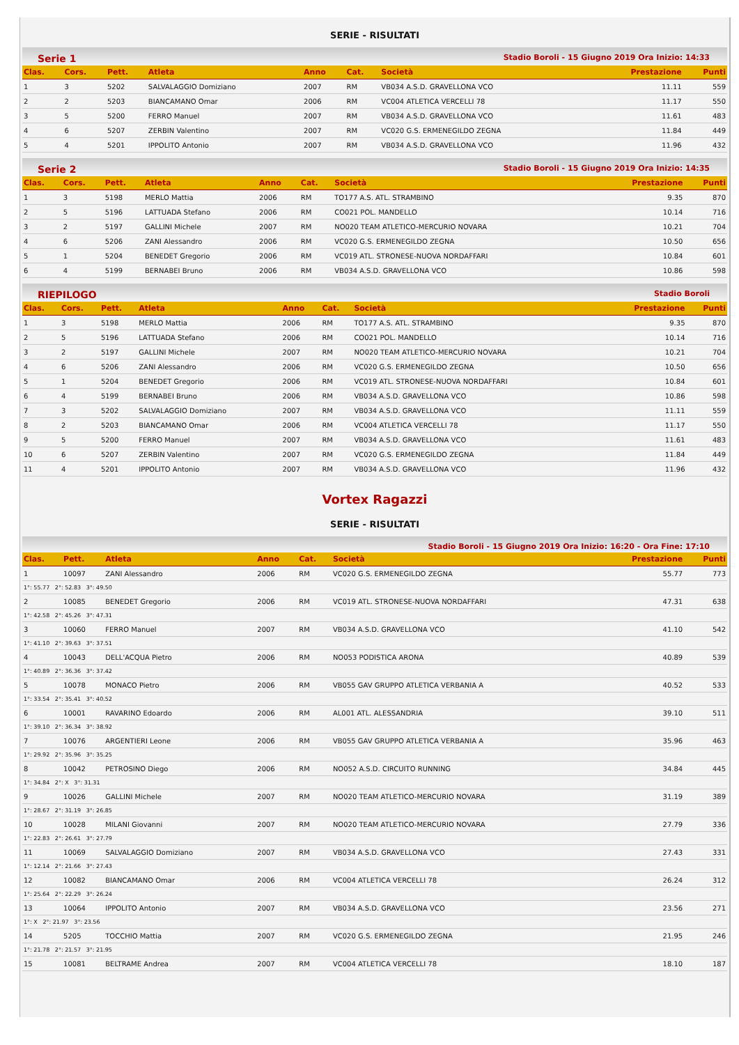SERIE - RISULTATI
Serie 1 Stadio Boroli - 15 Giugno 2019 Ora Inizio: 14:33
| Clas. | Cors. | Pett. | Atleta | Anno | Cat. | Società | Prestazione | Punti |
| --- | --- | --- | --- | --- | --- | --- | --- | --- |
| 1 | 3 | 5202 | SALVALAGGIO Domiziano | 2007 | RM | VB034 A.S.D. GRAVELLONA VCO | 11.11 | 559 |
| 2 | 2 | 5203 | BIANCAMANO Omar | 2006 | RM | VC004 ATLETICA VERCELLI 78 | 11.17 | 550 |
| 3 | 5 | 5200 | FERRO Manuel | 2007 | RM | VB034 A.S.D. GRAVELLONA VCO | 11.61 | 483 |
| 4 | 6 | 5207 | ZERBIN Valentino | 2007 | RM | VC020 G.S. ERMENEGILDO ZEGNA | 11.84 | 449 |
| 5 | 4 | 5201 | IPPOLITO Antonio | 2007 | RM | VB034 A.S.D. GRAVELLONA VCO | 11.96 | 432 |
Serie 2 Stadio Boroli - 15 Giugno 2019 Ora Inizio: 14:35
| Clas. | Cors. | Pett. | Atleta | Anno | Cat. | Società | Prestazione | Punti |
| --- | --- | --- | --- | --- | --- | --- | --- | --- |
| 1 | 3 | 5198 | MERLO Mattia | 2006 | RM | TO177 A.S. ATL. STRAMBINO | 9.35 | 870 |
| 2 | 5 | 5196 | LATTUADA Stefano | 2006 | RM | CO021 POL. MANDELLO | 10.14 | 716 |
| 3 | 2 | 5197 | GALLINI Michele | 2007 | RM | NO020 TEAM ATLETICO-MERCURIO NOVARA | 10.21 | 704 |
| 4 | 6 | 5206 | ZANI Alessandro | 2006 | RM | VC020 G.S. ERMENEGILDO ZEGNA | 10.50 | 656 |
| 5 | 1 | 5204 | BENEDET Gregorio | 2006 | RM | VC019 ATL. STRONESE-NUOVA NORDAFFARI | 10.84 | 601 |
| 6 | 4 | 5199 | BERNABEI Bruno | 2006 | RM | VB034 A.S.D. GRAVELLONA VCO | 10.86 | 598 |
RIEPILOGO Stadio Boroli
| Clas. | Cors. | Pett. | Atleta | Anno | Cat. | Società | Prestazione | Punti |
| --- | --- | --- | --- | --- | --- | --- | --- | --- |
| 1 | 3 | 5198 | MERLO Mattia | 2006 | RM | TO177 A.S. ATL. STRAMBINO | 9.35 | 870 |
| 2 | 5 | 5196 | LATTUADA Stefano | 2006 | RM | CO021 POL. MANDELLO | 10.14 | 716 |
| 3 | 2 | 5197 | GALLINI Michele | 2007 | RM | NO020 TEAM ATLETICO-MERCURIO NOVARA | 10.21 | 704 |
| 4 | 6 | 5206 | ZANI Alessandro | 2006 | RM | VC020 G.S. ERMENEGILDO ZEGNA | 10.50 | 656 |
| 5 | 1 | 5204 | BENEDET Gregorio | 2006 | RM | VC019 ATL. STRONESE-NUOVA NORDAFFARI | 10.84 | 601 |
| 6 | 4 | 5199 | BERNABEI Bruno | 2006 | RM | VB034 A.S.D. GRAVELLONA VCO | 10.86 | 598 |
| 7 | 3 | 5202 | SALVALAGGIO Domiziano | 2007 | RM | VB034 A.S.D. GRAVELLONA VCO | 11.11 | 559 |
| 8 | 2 | 5203 | BIANCAMANO Omar | 2006 | RM | VC004 ATLETICA VERCELLI 78 | 11.17 | 550 |
| 9 | 5 | 5200 | FERRO Manuel | 2007 | RM | VB034 A.S.D. GRAVELLONA VCO | 11.61 | 483 |
| 10 | 6 | 5207 | ZERBIN Valentino | 2007 | RM | VC020 G.S. ERMENEGILDO ZEGNA | 11.84 | 449 |
| 11 | 4 | 5201 | IPPOLITO Antonio | 2007 | RM | VB034 A.S.D. GRAVELLONA VCO | 11.96 | 432 |
Vortex Ragazzi
SERIE - RISULTATI
Stadio Boroli - 15 Giugno 2019 Ora Inizio: 16:20 - Ora Fine: 17:10
| Clas. | Pett. | Atleta | Anno | Cat. | Società | Prestazione | Punti |
| --- | --- | --- | --- | --- | --- | --- | --- |
| 1 | 10097 | ZANI Alessandro | 2006 | RM | VC020 G.S. ERMENEGILDO ZEGNA | 55.77 | 773 |
| 1°: 55.77 2°: 52.83 3°: 49.50 | | | | | | | |
| 2 | 10085 | BENEDET Gregorio | 2006 | RM | VC019 ATL. STRONESE-NUOVA NORDAFFARI | 47.31 | 638 |
| 1°: 42.58 2°: 45.26 3°: 47.31 | | | | | | | |
| 3 | 10060 | FERRO Manuel | 2007 | RM | VB034 A.S.D. GRAVELLONA VCO | 41.10 | 542 |
| 1°: 41.10 2°: 39.63 3°: 37.51 | | | | | | | |
| 4 | 10043 | DELL'ACQUA Pietro | 2006 | RM | NO053 PODISTICA ARONA | 40.89 | 539 |
| 1°: 40.89 2°: 36.36 3°: 37.42 | | | | | | | |
| 5 | 10078 | MONACO Pietro | 2006 | RM | VB055 GAV GRUPPO ATLETICA VERBANIA A | 40.52 | 533 |
| 1°: 33.54 2°: 35.41 3°: 40.52 | | | | | | | |
| 6 | 10001 | RAVARINO Edoardo | 2006 | RM | AL001 ATL. ALESSANDRIA | 39.10 | 511 |
| 1°: 39.10 2°: 36.34 3°: 38.92 | | | | | | | |
| 7 | 10076 | ARGENTIERI Leone | 2006 | RM | VB055 GAV GRUPPO ATLETICA VERBANIA A | 35.96 | 463 |
| 1°: 29.92 2°: 35.96 3°: 35.25 | | | | | | | |
| 8 | 10042 | PETROSINO Diego | 2006 | RM | NO052 A.S.D. CIRCUITO RUNNING | 34.84 | 445 |
| 1°: 34.84 2°: X 3°: 31.31 | | | | | | | |
| 9 | 10026 | GALLINI Michele | 2007 | RM | NO020 TEAM ATLETICO-MERCURIO NOVARA | 31.19 | 389 |
| 1°: 28.67 2°: 31.19 3°: 26.85 | | | | | | | |
| 10 | 10028 | MILANI Giovanni | 2007 | RM | NO020 TEAM ATLETICO-MERCURIO NOVARA | 27.79 | 336 |
| 1°: 22.83 2°: 26.61 3°: 27.79 | | | | | | | |
| 11 | 10069 | SALVALAGGIO Domiziano | 2007 | RM | VB034 A.S.D. GRAVELLONA VCO | 27.43 | 331 |
| 1°: 12.14 2°: 21.66 3°: 27.43 | | | | | | | |
| 12 | 10082 | BIANCAMANO Omar | 2006 | RM | VC004 ATLETICA VERCELLI 78 | 26.24 | 312 |
| 1°: 25.64 2°: 22.29 3°: 26.24 | | | | | | | |
| 13 | 10064 | IPPOLITO Antonio | 2007 | RM | VB034 A.S.D. GRAVELLONA VCO | 23.56 | 271 |
| 1°: X 2°: 21.97 3°: 23.56 | | | | | | | |
| 14 | 5205 | TOCCHIO Mattia | 2007 | RM | VC020 G.S. ERMENEGILDO ZEGNA | 21.95 | 246 |
| 1°: 21.78 2°: 21.57 3°: 21.95 | | | | | | | |
| 15 | 10081 | BELTRAME Andrea | 2007 | RM | VC004 ATLETICA VERCELLI 78 | 18.10 | 187 |